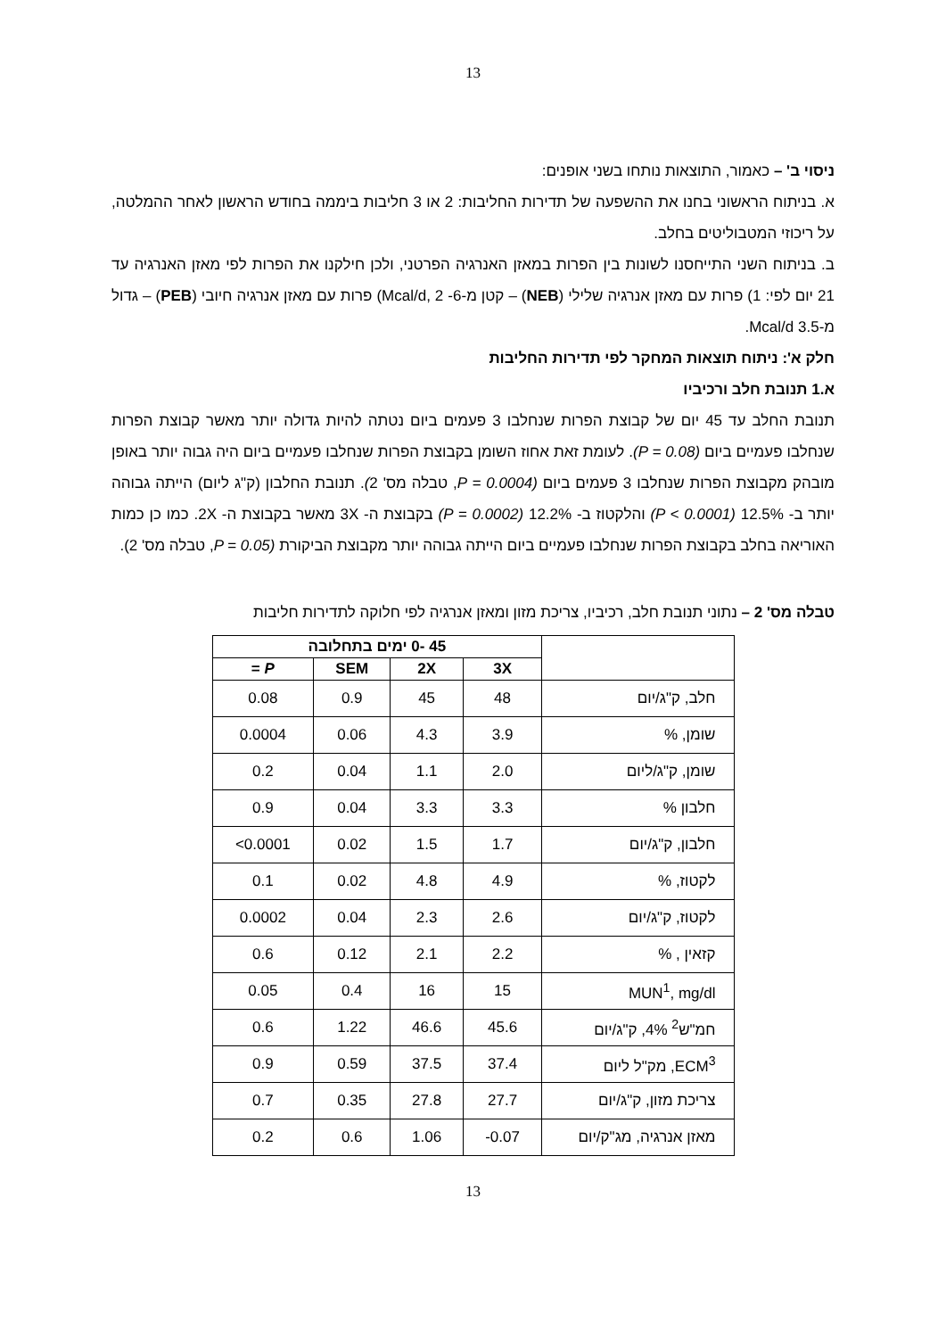13
ניסוי ב' – כאמור, התוצאות נותחו בשני אופנים:
א. בניתוח הראשוני בחנו את ההשפעה של תדירות החליבות: 2 או 3 חליבות ביממה בחודש הראשון לאחר ההמלטה, על ריכוזי המטבוליטים בחלב.
ב. בניתוח השני התייחסנו לשונות בין הפרות במאזן האנרגיה הפרטני, ולכן חילקנו את הפרות לפי מאזן האנרגיה עד 21 יום לפי: 1) פרות עם מאזן אנרגיה שלילי (NEB) – קטן מ-6- Mcal/d, 2) פרות עם מאזן אנרגיה חיובי (PEB) – גדול מ-3.5 Mcal/d.
חלק א': ניתוח תוצאות המחקר לפי תדירות החליבות
א.1 תנובת חלב ורכיביו
תנובת החלב עד 45 יום של קבוצת הפרות שנחלבו 3 פעמים ביום נטתה להיות גדולה יותר מאשר קבוצת הפרות שנחלבו פעמיים ביום (P = 0.08). לעומת זאת אחוז השומן בקבוצת הפרות שנחלבו פעמיים ביום היה גבוה יותר באופן מובהק מקבוצת הפרות שנחלבו 3 פעמים ביום (P = 0.0004, טבלה מס' 2). תנובת החלבון (ק"ג ליום) הייתה גבוהה יותר ב- 12.5% (P < 0.0001) והלקטוז ב- 12.2% (P = 0.0002) בקבוצת ה- 3X מאשר בקבוצת ה- 2X. כמו כן כמות האוריאה בחלב בקבוצת הפרות שנחלבו פעמיים ביום הייתה גבוהה יותר מקבוצת הביקורת (P = 0.05, טבלה מס' 2).
טבלה מס' 2 – נתוני תנובת חלב, רכיביו, צריכת מזון ומאזן אנרגיה לפי חלוקה לתדירות חליבות
| | 45 -0 ימים בתחלובה | | | |
| --- | --- | --- | --- | --- |
| | 3X | 2X | SEM | P = |
| חלב, ק"ג/יום | 48 | 45 | 0.9 | 0.08 |
| שומן, % | 3.9 | 4.3 | 0.06 | 0.0004 |
| שומן, ק"ג/ליום | 2.0 | 1.1 | 0.04 | 0.2 |
| חלבון % | 3.3 | 3.3 | 0.04 | 0.9 |
| חלבון, ק"ג/יום | 1.7 | 1.5 | 0.02 | <0.0001 |
| לקטוז, % | 4.9 | 4.8 | 0.02 | 0.1 |
| לקטוז, ק"ג/יום | 2.6 | 2.3 | 0.04 | 0.0002 |
| קזאין , % | 2.2 | 2.1 | 0.12 | 0.6 |
| MUN<sup>1</sup>, mg/dl | 15 | 16 | 0.4 | 0.05 |
| חמ"ש<sup>2</sup> 4%, ק"ג/יום | 45.6 | 46.6 | 1.22 | 0.6 |
| ECM<sup>3</sup>, מק"ל ליום | 37.4 | 37.5 | 0.59 | 0.9 |
| צריכת מזון, ק"ג/יום | 27.7 | 27.8 | 0.35 | 0.7 |
| מאזן אנרגיה, מג"ק/יום | -0.07 | 1.06 | 0.6 | 0.2 |
13